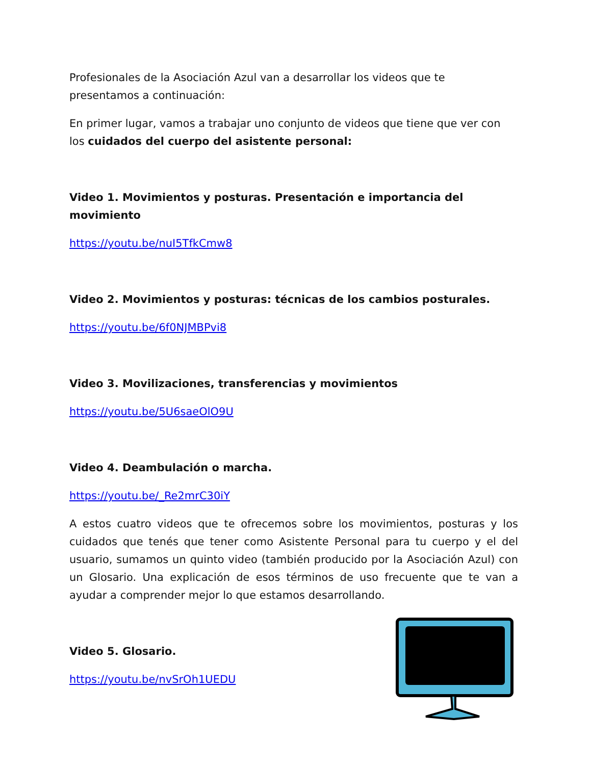Profesionales de la Asociación Azul van a desarrollar los videos que te presentamos a continuación:
En primer lugar, vamos a trabajar uno conjunto de videos que tiene que ver con los cuidados del cuerpo del asistente personal:
Video 1. Movimientos y posturas. Presentación e importancia del movimiento
https://youtu.be/nuI5TfkCmw8
Video 2. Movimientos y posturas: técnicas de los cambios posturales.
https://youtu.be/6f0NJMBPvi8
Video 3. Movilizaciones, transferencias y movimientos
https://youtu.be/5U6saeOlO9U
Video 4. Deambulación o marcha.
https://youtu.be/_Re2mrC30iY
A estos cuatro videos que te ofrecemos sobre los movimientos, posturas y los cuidados que tenés que tener como Asistente Personal para tu cuerpo y el del usuario, sumamos un quinto video (también producido por la Asociación Azul) con un Glosario. Una explicación de esos términos de uso frecuente que te van a ayudar a comprender mejor lo que estamos desarrollando.
Video 5. Glosario.
https://youtu.be/nvSrOh1UEDU